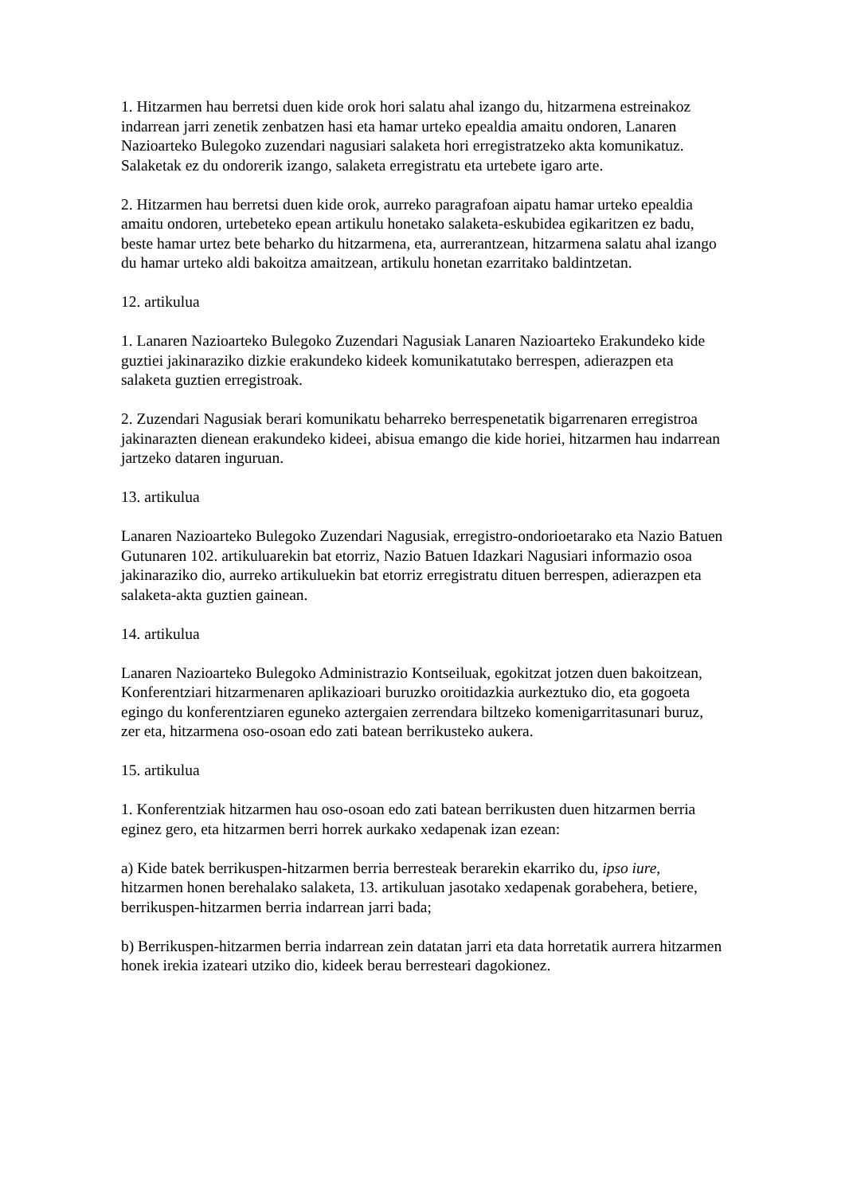1. Hitzarmen hau berretsi duen kide orok hori salatu ahal izango du, hitzarmena estreinakoz indarrean jarri zenetik zenbatzen hasi eta hamar urteko epealdia amaitu ondoren, Lanaren Nazioarteko Bulegoko zuzendari nagusiari salaketa hori erregistratzeko akta komunikatuz. Salaketak ez du ondorerik izango, salaketa erregistratu eta urtebete igaro arte.
2. Hitzarmen hau berretsi duen kide orok, aurreko paragrafoan aipatu hamar urteko epealdia amaitu ondoren, urtebeteko epean artikulu honetako salaketa-eskubidea egikaritzen ez badu, beste hamar urtez bete beharko du hitzarmena, eta, aurrerantzean, hitzarmena salatu ahal izango du hamar urteko aldi bakoitza amaitzean, artikulu honetan ezarritako baldintzetan.
12. artikulua
1. Lanaren Nazioarteko Bulegoko Zuzendari Nagusiak Lanaren Nazioarteko Erakundeko kide guztiei jakinaraziko dizkie erakundeko kideek komunikatutako berrespen, adierazpen eta salaketa guztien erregistroak.
2. Zuzendari Nagusiak berari komunikatu beharreko berrespenetatik bigarrenaren erregistroa jakinarazten dienean erakundeko kideei, abisua emango die kide horiei, hitzarmen hau indarrean jartzeko dataren inguruan.
13. artikulua
Lanaren Nazioarteko Bulegoko Zuzendari Nagusiak, erregistro-ondorioetarako eta Nazio Batuen Gutunaren 102. artikuluarekin bat etorriz, Nazio Batuen Idazkari Nagusiari informazio osoa jakinaraziko dio, aurreko artikuluekin bat etorriz erregistratu dituen berrespen, adierazpen eta salaketa-akta guztien gainean.
14. artikulua
Lanaren Nazioarteko Bulegoko Administrazio Kontseiluak, egokitzat jotzen duen bakoitzean, Konferentziari hitzarmenaren aplikazioari buruzko oroitidazkia aurkeztuko dio, eta gogoeta egingo du konferentziaren eguneko aztergaien zerrendara biltzeko komenigarritasunari buruz, zer eta, hitzarmena oso-osoan edo zati batean berrikusteko aukera.
15. artikulua
1. Konferentziak hitzarmen hau oso-osoan edo zati batean berrikusten duen hitzarmen berria eginez gero, eta hitzarmen berri horrek aurkako xedapenak izan ezean:
a) Kide batek berrikuspen-hitzarmen berria berresteak berarekin ekarriko du, ipso iure, hitzarmen honen berehalako salaketa, 13. artikuluan jasotako xedapenak gorabehera, betiere, berrikuspen-hitzarmen berria indarrean jarri bada;
b) Berrikuspen-hitzarmen berria indarrean zein datatan jarri eta data horretatik aurrera hitzarmen honek irekia izateari utziko dio, kideek berau berresteari dagokionez.